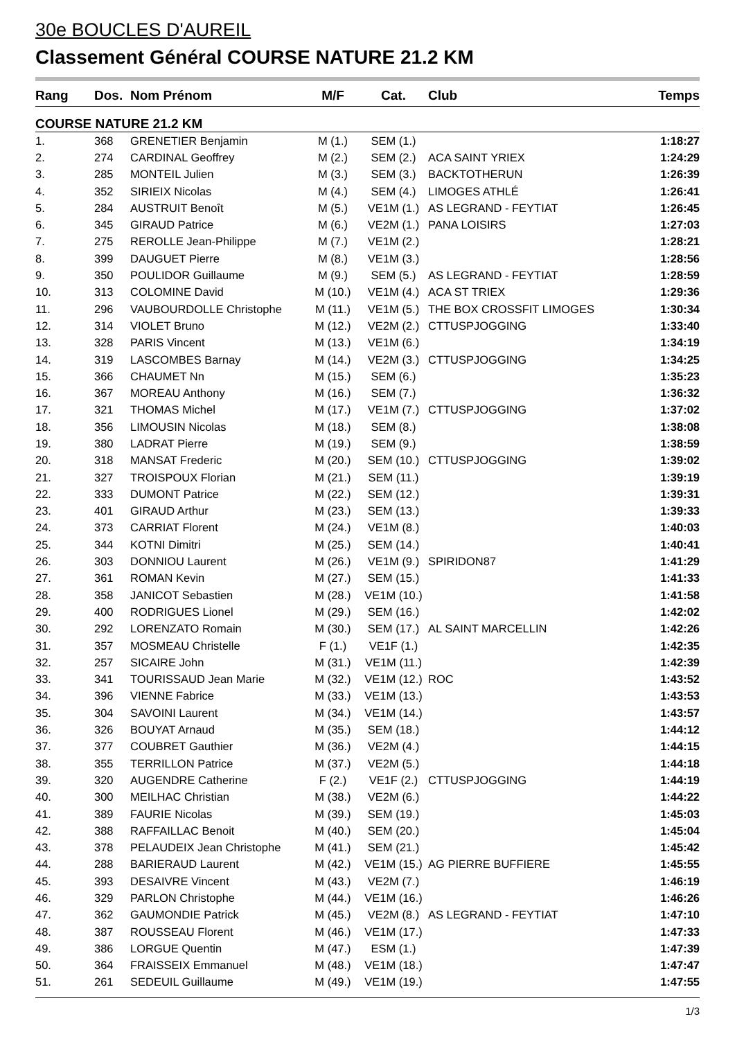30e BOUCLES D'AUREIL
Classement Général COURSE NATURE 21.2 KM
| Rang | Dos. | Nom Prénom | M/F | Cat. | Club | Temps |
| --- | --- | --- | --- | --- | --- | --- |
| COURSE NATURE 21.2 KM | | | | | | |
| 1. | 368 | GRENETIER Benjamin | M (1.) | SEM (1.) | | 1:18:27 |
| 2. | 274 | CARDINAL Geoffrey | M (2.) | SEM (2.) | ACA SAINT YRIEX | 1:24:29 |
| 3. | 285 | MONTEIL Julien | M (3.) | SEM (3.) | BACKTOTHERUN | 1:26:39 |
| 4. | 352 | SIRIEIX Nicolas | M (4.) | SEM (4.) | LIMOGES ATHLÉ | 1:26:41 |
| 5. | 284 | AUSTRUIT Benoît | M (5.) | VE1M (1.) | AS LEGRAND - FEYTIAT | 1:26:45 |
| 6. | 345 | GIRAUD Patrice | M (6.) | VE2M (1.) | PANA LOISIRS | 1:27:03 |
| 7. | 275 | REROLLE Jean-Philippe | M (7.) | VE1M (2.) | | 1:28:21 |
| 8. | 399 | DAUGUET Pierre | M (8.) | VE1M (3.) | | 1:28:56 |
| 9. | 350 | POULIDOR Guillaume | M (9.) | SEM (5.) | AS LEGRAND - FEYTIAT | 1:28:59 |
| 10. | 313 | COLOMINE David | M (10.) | VE1M (4.) | ACA ST TRIEX | 1:29:36 |
| 11. | 296 | VAUBOURDOLLE Christophe | M (11.) | VE1M (5.) | THE BOX CROSSFIT LIMOGES | 1:30:34 |
| 12. | 314 | VIOLET Bruno | M (12.) | VE2M (2.) | CTTUSPJOGGING | 1:33:40 |
| 13. | 328 | PARIS Vincent | M (13.) | VE1M (6.) | | 1:34:19 |
| 14. | 319 | LASCOMBES Barnay | M (14.) | VE2M (3.) | CTTUSPJOGGING | 1:34:25 |
| 15. | 366 | CHAUMET Nn | M (15.) | SEM (6.) | | 1:35:23 |
| 16. | 367 | MOREAU Anthony | M (16.) | SEM (7.) | | 1:36:32 |
| 17. | 321 | THOMAS Michel | M (17.) | VE1M (7.) | CTTUSPJOGGING | 1:37:02 |
| 18. | 356 | LIMOUSIN Nicolas | M (18.) | SEM (8.) | | 1:38:08 |
| 19. | 380 | LADRAT Pierre | M (19.) | SEM (9.) | | 1:38:59 |
| 20. | 318 | MANSAT Frederic | M (20.) | SEM (10.) | CTTUSPJOGGING | 1:39:02 |
| 21. | 327 | TROISPOUX Florian | M (21.) | SEM (11.) | | 1:39:19 |
| 22. | 333 | DUMONT Patrice | M (22.) | SEM (12.) | | 1:39:31 |
| 23. | 401 | GIRAUD Arthur | M (23.) | SEM (13.) | | 1:39:33 |
| 24. | 373 | CARRIAT Florent | M (24.) | VE1M (8.) | | 1:40:03 |
| 25. | 344 | KOTNI Dimitri | M (25.) | SEM (14.) | | 1:40:41 |
| 26. | 303 | DONNIOU Laurent | M (26.) | VE1M (9.) | SPIRIDON87 | 1:41:29 |
| 27. | 361 | ROMAN Kevin | M (27.) | SEM (15.) | | 1:41:33 |
| 28. | 358 | JANICOT Sebastien | M (28.) | VE1M (10.) | | 1:41:58 |
| 29. | 400 | RODRIGUES Lionel | M (29.) | SEM (16.) | | 1:42:02 |
| 30. | 292 | LORENZATO Romain | M (30.) | SEM (17.) | AL SAINT MARCELLIN | 1:42:26 |
| 31. | 357 | MOSMEAU Christelle | F (1.) | VE1F (1.) | | 1:42:35 |
| 32. | 257 | SICAIRE John | M (31.) | VE1M (11.) | | 1:42:39 |
| 33. | 341 | TOURISSAUD Jean Marie | M (32.) | VE1M (12.) | ROC | 1:43:52 |
| 34. | 396 | VIENNE Fabrice | M (33.) | VE1M (13.) | | 1:43:53 |
| 35. | 304 | SAVOINI Laurent | M (34.) | VE1M (14.) | | 1:43:57 |
| 36. | 326 | BOUYAT Arnaud | M (35.) | SEM (18.) | | 1:44:12 |
| 37. | 377 | COUBRET Gauthier | M (36.) | VE2M (4.) | | 1:44:15 |
| 38. | 355 | TERRILLON Patrice | M (37.) | VE2M (5.) | | 1:44:18 |
| 39. | 320 | AUGENDRE Catherine | F (2.) | VE1F (2.) | CTTUSPJOGGING | 1:44:19 |
| 40. | 300 | MEILHAC Christian | M (38.) | VE2M (6.) | | 1:44:22 |
| 41. | 389 | FAURIE Nicolas | M (39.) | SEM (19.) | | 1:45:03 |
| 42. | 388 | RAFFAILLAC Benoit | M (40.) | SEM (20.) | | 1:45:04 |
| 43. | 378 | PELAUDEIX Jean Christophe | M (41.) | SEM (21.) | | 1:45:42 |
| 44. | 288 | BARIERAUD Laurent | M (42.) | VE1M (15.) | AG PIERRE BUFFIERE | 1:45:55 |
| 45. | 393 | DESAIVRE Vincent | M (43.) | VE2M (7.) | | 1:46:19 |
| 46. | 329 | PARLON Christophe | M (44.) | VE1M (16.) | | 1:46:26 |
| 47. | 362 | GAUMONDIE Patrick | M (45.) | VE2M (8.) | AS LEGRAND - FEYTIAT | 1:47:10 |
| 48. | 387 | ROUSSEAU Florent | M (46.) | VE1M (17.) | | 1:47:33 |
| 49. | 386 | LORGUE Quentin | M (47.) | ESM (1.) | | 1:47:39 |
| 50. | 364 | FRAISSEIX Emmanuel | M (48.) | VE1M (18.) | | 1:47:47 |
| 51. | 261 | SEDEUIL Guillaume | M (49.) | VE1M (19.) | | 1:47:55 |
1/3